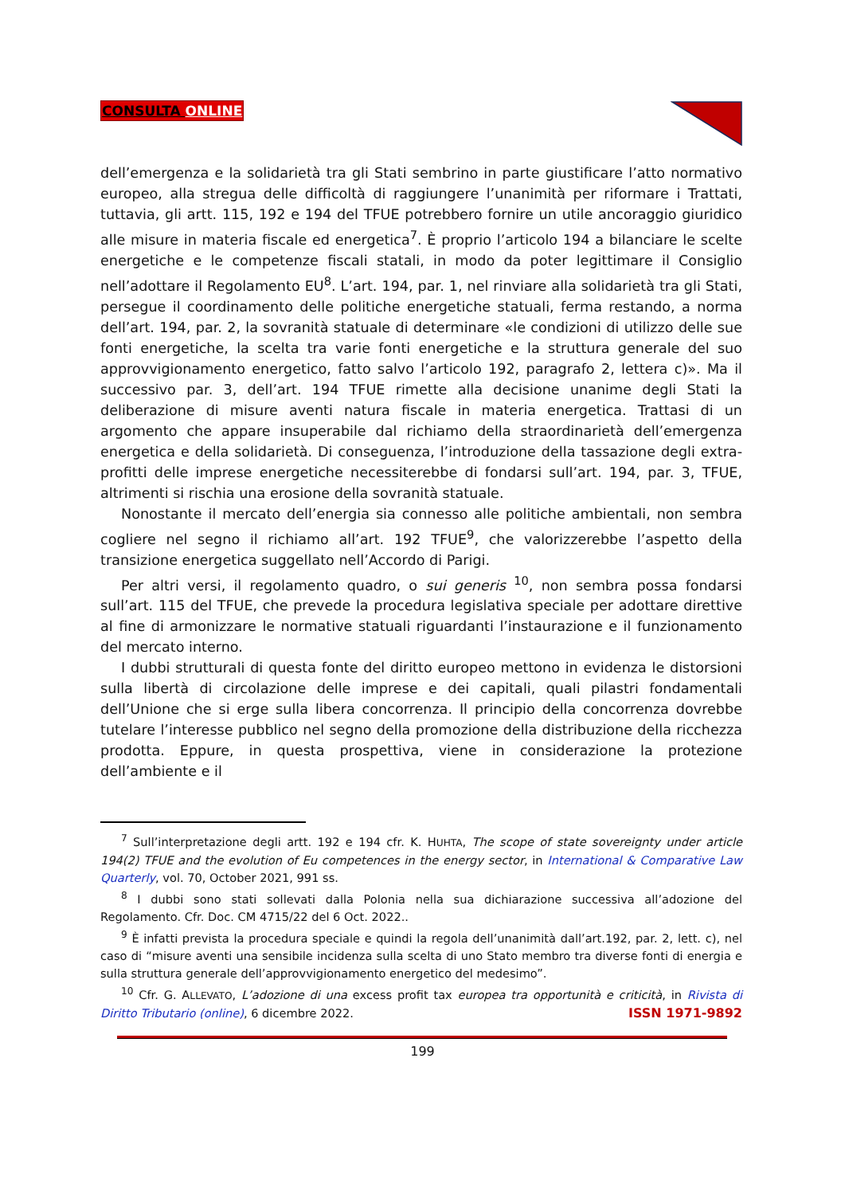CONSULTA ONLINE
dell’emergenza e la solidarietà tra gli Stati sembrino in parte giustificare l’atto normativo europeo, alla stregua delle difficoltà di raggiungere l’unanimità per riformare i Trattati, tuttavia, gli artt. 115, 192 e 194 del TFUE potrebbero fornire un utile ancoraggio giuridico alle misure in materia fiscale ed energetica<sup>7</sup>. È proprio l’articolo 194 a bilanciare le scelte energetiche e le competenze fiscali statali, in modo da poter legittimare il Consiglio nell’adottare il Regolamento EU<sup>8</sup>. L’art. 194, par. 1, nel rinviare alla solidarietà tra gli Stati, persegue il coordinamento delle politiche energetiche statuali, ferma restando, a norma dell’art. 194, par. 2, la sovranità statuale di determinare «le condizioni di utilizzo delle sue fonti energetiche, la scelta tra varie fonti energetiche e la struttura generale del suo approvvigionamento energetico, fatto salvo l’articolo 192, paragrafo 2, lettera c)». Ma il successivo par. 3, dell’art. 194 TFUE rimette alla decisione unanime degli Stati la deliberazione di misure aventi natura fiscale in materia energetica. Trattasi di un argomento che appare insuperabile dal richiamo della straordinarietà dell’emergenza energetica e della solidarietà. Di conseguenza, l’introduzione della tassazione degli extra-profitti delle imprese energetiche necessiterebbe di fondarsi sull’art. 194, par. 3, TFUE, altrimenti si rischia una erosione della sovranità statuale.
Nonostante il mercato dell’energia sia connesso alle politiche ambientali, non sembra cogliere nel segno il richiamo all’art. 192 TFUE<sup>9</sup>, che valorizzerebbe l’aspetto della transizione energetica suggellato nell’Accordo di Parigi.
Per altri versi, il regolamento quadro, o sui generis <sup>10</sup>, non sembra possa fondarsi sull’art. 115 del TFUE, che prevede la procedura legislativa speciale per adottare direttive al fine di armonizzare le normative statuali riguardanti l’instaurazione e il funzionamento del mercato interno.
I dubbi strutturali di questa fonte del diritto europeo mettono in evidenza le distorsioni sulla libertà di circolazione delle imprese e dei capitali, quali pilastri fondamentali dell’Unione che si erge sulla libera concorrenza. Il principio della concorrenza dovrebbe tutelare l’interesse pubblico nel segno della promozione della distribuzione della ricchezza prodotta. Eppure, in questa prospettiva, viene in considerazione la protezione dell’ambiente e il
<sup>7</sup> Sull’interpretazione degli artt. 192 e 194 cfr. K. HUHTA, The scope of state sovereignty under article 194(2) TFUE and the evolution of Eu competences in the energy sector, in International & Comparative Law Quarterly, vol. 70, October 2021, 991 ss.
<sup>8</sup> I dubbi sono stati sollevati dalla Polonia nella sua dichiarazione successiva all’adozione del Regolamento. Cfr. Doc. CM 4715/22 del 6 Oct. 2022..
<sup>9</sup> È infatti prevista la procedura speciale e quindi la regola dell’unanimità dall’art.192, par. 2, lett. c), nel caso di “misure aventi una sensibile incidenza sulla scelta di uno Stato membro tra diverse fonti di energia e sulla struttura generale dell’approvvigionamento energetico del medesimo”.
<sup>10</sup> Cfr. G. ALLEVATO, L’adozione di una excess profit tax europea tra opportunità e criticità, in Rivista di Diritto Tributario (online), 6 dicembre 2022.
ISSN 1971-9892
199